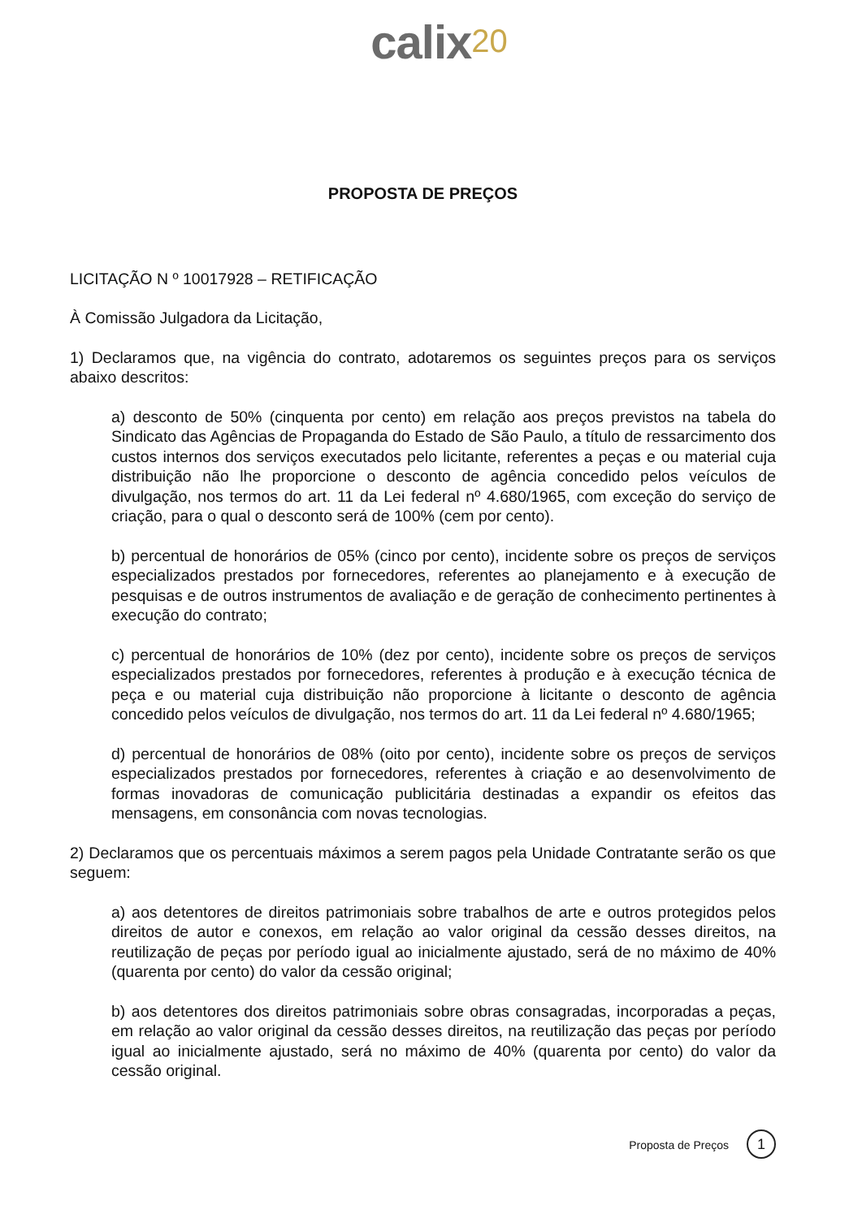calix<sup>20</sup>
PROPOSTA DE PREÇOS
LICITAÇÃO N º 10017928 – RETIFICAÇÃO
À Comissão Julgadora da Licitação,
1) Declaramos que, na vigência do contrato, adotaremos os seguintes preços para os serviços abaixo descritos:
a) desconto de 50% (cinquenta por cento) em relação aos preços previstos na tabela do Sindicato das Agências de Propaganda do Estado de São Paulo, a título de ressarcimento dos custos internos dos serviços executados pelo licitante, referentes a peças e ou material cuja distribuição não lhe proporcione o desconto de agência concedido pelos veículos de divulgação, nos termos do art. 11 da Lei federal nº 4.680/1965, com exceção do serviço de criação, para o qual o desconto será de 100% (cem por cento).
b) percentual de honorários de 05% (cinco por cento), incidente sobre os preços de serviços especializados prestados por fornecedores, referentes ao planejamento e à execução de pesquisas e de outros instrumentos de avaliação e de geração de conhecimento pertinentes à execução do contrato;
c) percentual de honorários de 10% (dez por cento), incidente sobre os preços de serviços especializados prestados por fornecedores, referentes à produção e à execução técnica de peça e ou material cuja distribuição não proporcione à licitante o desconto de agência concedido pelos veículos de divulgação, nos termos do art. 11 da Lei federal nº 4.680/1965;
d) percentual de honorários de 08% (oito por cento), incidente sobre os preços de serviços especializados prestados por fornecedores, referentes à criação e ao desenvolvimento de formas inovadoras de comunicação publicitária destinadas a expandir os efeitos das mensagens, em consonância com novas tecnologias.
2) Declaramos que os percentuais máximos a serem pagos pela Unidade Contratante serão os que seguem:
a) aos detentores de direitos patrimoniais sobre trabalhos de arte e outros protegidos pelos direitos de autor e conexos, em relação ao valor original da cessão desses direitos, na reutilização de peças por período igual ao inicialmente ajustado, será de no máximo de 40% (quarenta por cento) do valor da cessão original;
b) aos detentores dos direitos patrimoniais sobre obras consagradas, incorporadas a peças, em relação ao valor original da cessão desses direitos, na reutilização das peças por período igual ao inicialmente ajustado, será no máximo de 40% (quarenta por cento) do valor da cessão original.
Proposta de Preços 1